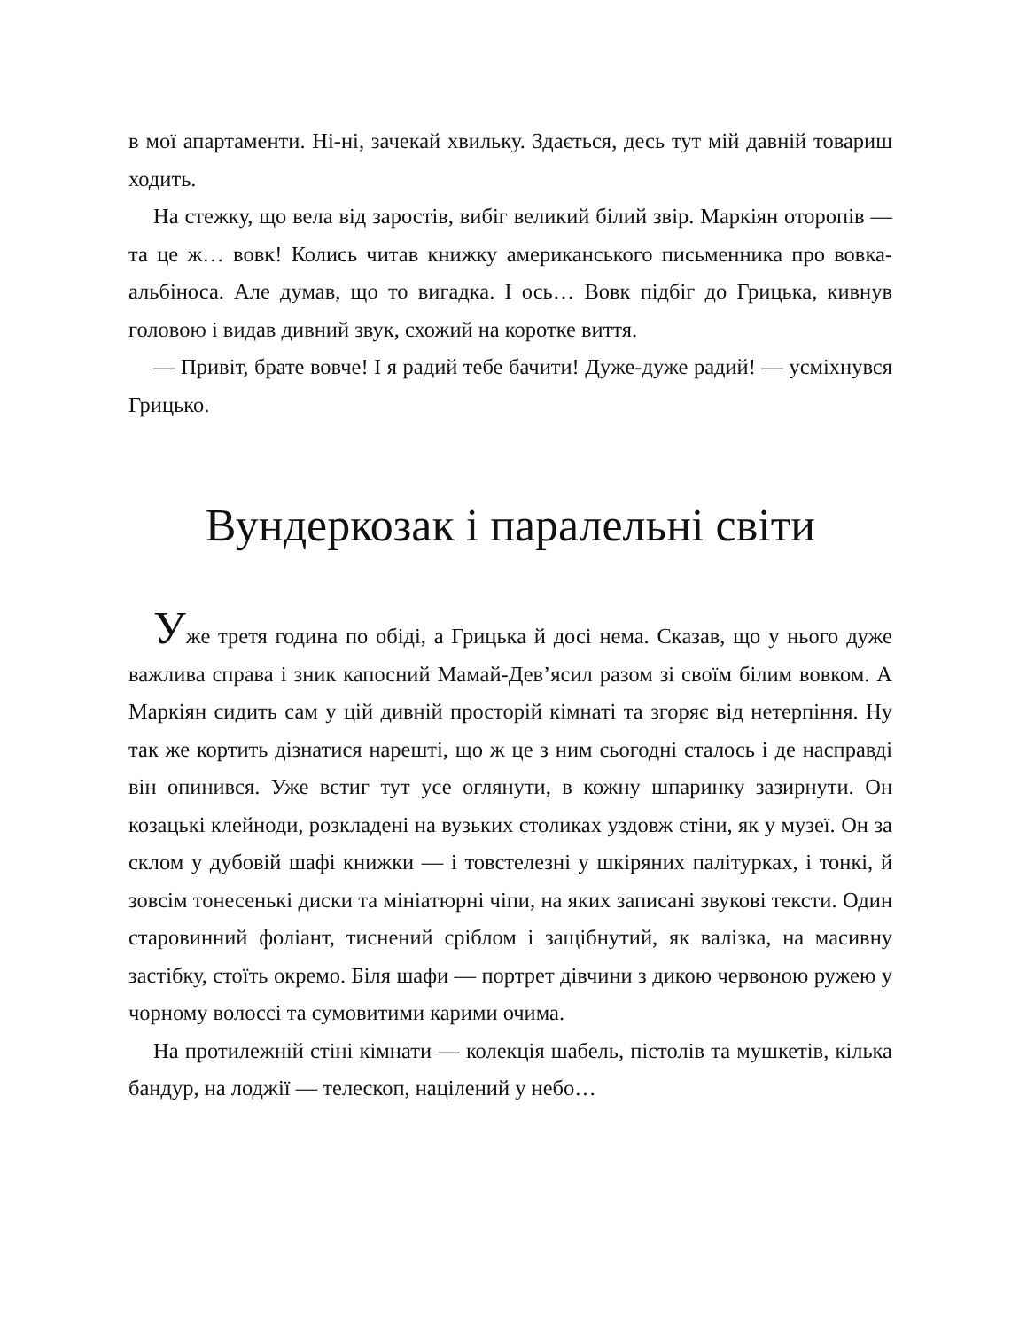в мої апартаменти. Ні-ні, зачекай хвильку. Здається, десь тут мій давній товариш ходить.
На стежку, що вела від заростів, вибіг великий білий звір. Маркіян оторопів — та це ж… вовк! Колись читав книжку американського письменника про вовка-альбіноса. Але думав, що то вигадка. І ось… Вовк підбіг до Грицька, кивнув головою і видав дивний звук, схожий на коротке виття.
— Привіт, брате вовче! І я радий тебе бачити! Дуже-дуже радий! — усміхнувся Грицько.
Вундеркозак і паралельні світи
Уже третя година по обіді, а Грицька й досі нема. Сказав, що у нього дуже важлива справа і зник капосний Мамай-Дев’ясил разом зі своїм білим вовком. А Маркіян сидить сам у цій дивній просторій кімнаті та згоряє від нетерпіння. Ну так же кортить дізнатися нарешті, що ж це з ним сьогодні сталось і де насправді він опинився. Уже встиг тут усе оглянути, в кожну шпаринку зазирнути. Он козацькі клейноди, розкладені на вузьких столиках уздовж стіни, як у музеї. Он за склом у дубовій шафі книжки — і товстелезні у шкіряних палітурках, і тонкі, й зовсім тонесенькі диски та мініатюрні чіпи, на яких записані звукові тексти. Один старовинний фоліант, тиснений сріблом і защібнутий, як валізка, на масивну застібку, стоїть окремо. Біля шафи — портрет дівчини з дикою червоною ружею у чорному волоссі та сумовитими карими очима.
На протилежній стіні кімнати — колекція шабель, пістолів та мушкетів, кілька бандур, на лоджії — телескоп, націлений у небо…